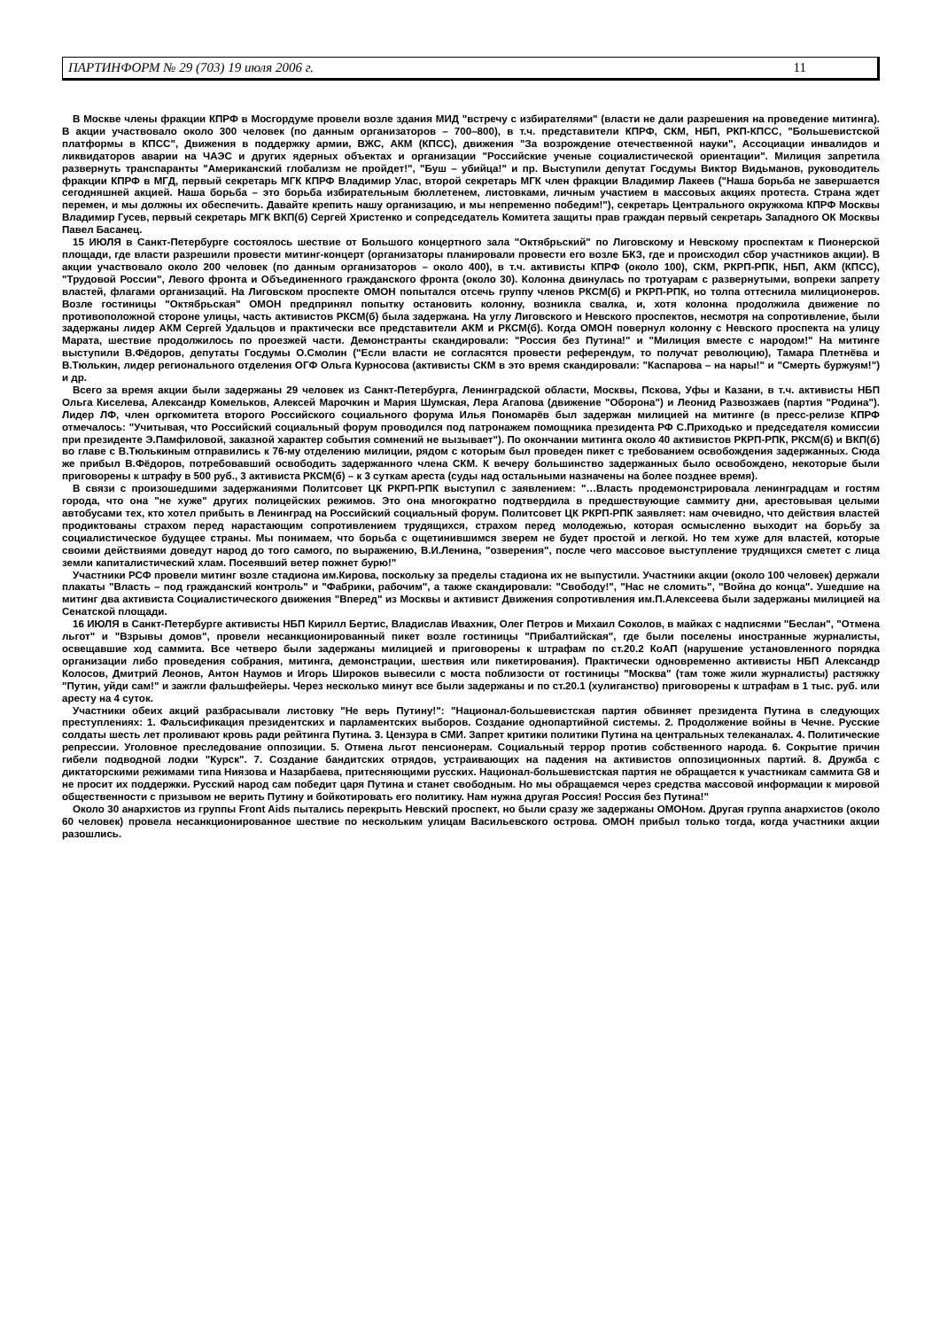ПАРТИНФОРМ № 29 (703) 19 июля 2006 г. 11
В Москве члены фракции КПРФ в Мосгордуме провели возле здания МИД "встречу с избирателями" (власти не дали разрешения на проведение митинга). В акции участвовало около 300 человек (по данным организаторов – 700–800), в т.ч. представители КПРФ, СКМ, НБП, РКП-КПСС, "Большевистской платформы в КПСС", Движения в поддержку армии, ВЖС, АКМ (КПСС), движения "За возрождение отечественной науки", Ассоциации инвалидов и ликвидаторов аварии на ЧАЭС и других ядерных объектах и организации "Российские ученые социалистической ориентации". Милиция запретила развернуть транспаранты "Американский глобализм не пройдет!", "Буш – убийца!" и пр. Выступили депутат Госдумы Виктор Видьманов, руководитель фракции КПРФ в МГД, первый секретарь МГК КПРФ Владимир Улас, второй секретарь МГК член фракции Владимир Лакеев ("Наша борьба не завершается сегодняшней акцией. Наша борьба – это борьба избирательным бюллетенем, листовками, личным участием в массовых акциях протеста. Страна ждет перемен, и мы должны их обеспечить. Давайте крепить нашу организацию, и мы непременно победим!"), секретарь Центрального окружкома КПРФ Москвы Владимир Гусев, первый секретарь МГК ВКП(б) Сергей Христенко и сопредседатель Комитета защиты прав граждан первый секретарь Западного ОК Москвы Павел Басанец.
15 ИЮЛЯ в Санкт-Петербурге состоялось шествие от Большого концертного зала "Октябрьский" по Лиговскому и Невскому проспектам к Пионерской площади, где власти разрешили провести митинг-концерт (организаторы планировали провести его возле БКЗ, где и происходил сбор участников акции). В акции участвовало около 200 человек (по данным организаторов – около 400), в т.ч. активисты КПРФ (около 100), СКМ, РКРП-РПК, НБП, АКМ (КПСС), "Трудовой России", Левого фронта и Объединенного гражданского фронта (около 30). Колонна двинулась по тротуарам с развернутыми, вопреки запрету властей, флагами организаций. На Лиговском проспекте ОМОН попытался отсечь группу членов РКСМ(б) и РКРП-РПК, но толпа оттеснила милиционеров. Возле гостиницы "Октябрьская" ОМОН предпринял попытку остановить колонну, возникла свалка, и, хотя колонна продолжила движение по противоположной стороне улицы, часть активистов РКСМ(б) была задержана. На углу Лиговского и Невского проспектов, несмотря на сопротивление, были задержаны лидер АКМ Сергей Удальцов и практически все представители АКМ и РКСМ(б). Когда ОМОН повернул колонну с Невского проспекта на улицу Марата, шествие продолжилось по проезжей части. Демонстранты скандировали: "Россия без Путина!" и "Милиция вместе с народом!" На митинге выступили В.Фёдоров, депутаты Госдумы О.Смолин ("Если власти не согласятся провести референдум, то получат революцию), Тамара Плетнёва и В.Тюлькин, лидер регионального отделения ОГФ Ольга Курносова (активисты СКМ в это время скандировали: "Каспарова – на нары!" и "Смерть буржуям!") и др.
Всего за время акции были задержаны 29 человек из Санкт-Петербурга, Ленинградской области, Москвы, Пскова, Уфы и Казани, в т.ч. активисты НБП Ольга Киселева, Александр Комельков, Алексей Марочкин и Мария Шумская, Лера Агапова (движение "Оборона") и Леонид Развозжаев (партия "Родина"). Лидер ЛФ, член оргкомитета второго Российского социального форума Илья Пономарёв был задержан милицией на митинге (в пресс-релизе КПРФ отмечалось: "Учитывая, что Российский социальный форум проводился под патронажем помощника президента РФ С.Приходько и председателя комиссии при президенте Э.Памфиловой, заказной характер события сомнений не вызывает"). По окончании митинга около 40 активистов РКРП-РПК, РКСМ(б) и ВКП(б) во главе с В.Тюлькиным отправились к 76-му отделению милиции, рядом с которым был проведен пикет с требованием освобождения задержанных. Сюда же прибыл В.Фёдоров, потребовавший освободить задержанного члена СКМ. К вечеру большинство задержанных было освобождено, некоторые были приговорены к штрафу в 500 руб., 3 активиста РКСМ(б) – к 3 суткам ареста (суды над остальными назначены на более позднее время).
В связи с произошедшими задержаниями Политсовет ЦК РКРП-РПК выступил с заявлением: "…Власть продемонстрировала ленинградцам и гостям города, что она "не хуже" других полицейских режимов. Это она многократно подтвердила в предшествующие саммиту дни, арестовывая целыми автобусами тех, кто хотел прибыть в Ленинград на Российский социальный форум. Политсовет ЦК РКРП-РПК заявляет: нам очевидно, что действия властей продиктованы страхом перед нарастающим сопротивлением трудящихся, страхом перед молодежью, которая осмысленно выходит на борьбу за социалистическое будущее страны. Мы понимаем, что борьба с ощетинившимся зверем не будет простой и легкой. Но тем хуже для властей, которые своими действиями доведут народ до того самого, по выражению, В.И.Ленина, "озверения", после чего массовое выступление трудящихся сметет с лица земли капиталистический хлам. Посеявший ветер пожнет бурю!"
Участники РСФ провели митинг возле стадиона им.Кирова, поскольку за пределы стадиона их не выпустили. Участники акции (около 100 человек) держали плакаты "Власть – под гражданский контроль" и "Фабрики, рабочим", а также скандировали: "Свободу!", "Нас не сломить", "Война до конца". Ушедшие на митинг два активиста Социалистического движения "Вперед" из Москвы и активист Движения сопротивления им.П.Алексеева были задержаны милицией на Сенатской площади.
16 ИЮЛЯ в Санкт-Петербурге активисты НБП Кирилл Бертис, Владислав Ивахник, Олег Петров и Михаил Соколов, в майках с надписями "Беслан", "Отмена льгот" и "Взрывы домов", провели несанкционированный пикет возле гостиницы "Прибалтийская", где были поселены иностранные журналисты, освещавшие ход саммита. Все четверо были задержаны милицией и приговорены к штрафам по ст.20.2 КоАП (нарушение установленного порядка организации либо проведения собрания, митинга, демонстрации, шествия или пикетирования). Практически одновременно активисты НБП Александр Колосов, Дмитрий Леонов, Антон Наумов и Игорь Широков вывесили с моста поблизости от гостиницы "Москва" (там тоже жили журналисты) растяжку "Путин, уйди сам!" и зажгли фальшфейеры. Через несколько минут все были задержаны и по ст.20.1 (хулиганство) приговорены к штрафам в 1 тыс. руб. или аресту на 4 суток.
Участники обеих акций разбрасывали листовку "Не верь Путину!": "Национал-большевистская партия обвиняет президента Путина в следующих преступлениях: 1. Фальсификация президентских и парламентских выборов. Создание однопартийной системы. 2. Продолжение войны в Чечне. Русские солдаты шесть лет проливают кровь ради рейтинга Путина. 3. Цензура в СМИ. Запрет критики политики Путина на центральных телеканалах. 4. Политические репрессии. Уголовное преследование оппозиции. 5. Отмена льгот пенсионерам. Социальный террор против собственного народа. 6. Сокрытие причин гибели подводной лодки "Курск". 7. Создание бандитских отрядов, устраивающих на падения на активистов оппозиционных партий. 8. Дружба с диктаторскими режимами типа Ниязова и Назарбаева, притесняющими русских. Национал-большевистская партия не обращается к участникам саммита G8 и не просит их поддержки. Русский народ сам победит царя Путина и станет свободным. Но мы обращаемся через средства массовой информации к мировой общественности с призывом не верить Путину и бойкотировать его политику. Нам нужна другая Россия! Россия без Путина!"
Около 30 анархистов из группы Front Aids пытались перекрыть Невский проспект, но были сразу же задержаны ОМОНом. Другая группа анархистов (около 60 человек) провела несанкционированное шествие по нескольким улицам Васильевского острова. ОМОН прибыл только тогда, когда участники акции разошлись.